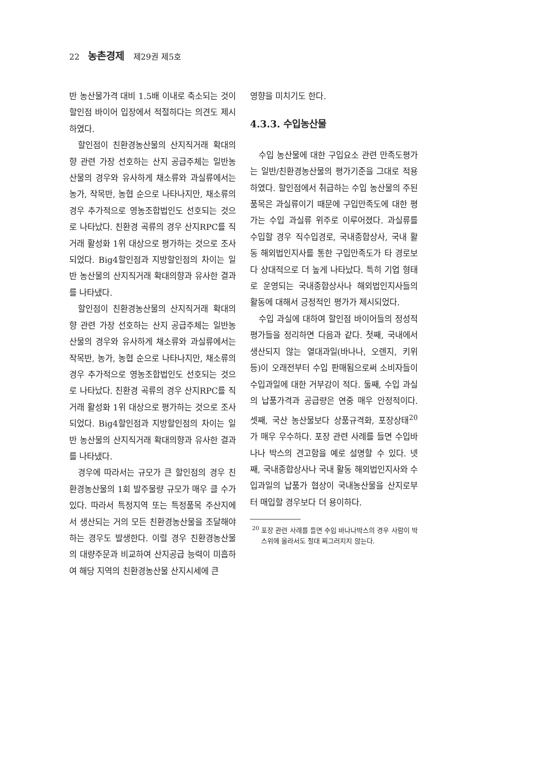22 농촌경제 제29권 제5호
반 농산물가격 대비 1.5배 이내로 축소되는 것이 할인점 바이어 입장에서 적절하다는 의견도 제시하였다.
할인점이 친환경농산물의 산지직거래 확대의향 관련 가장 선호하는 산지 공급주체는 일반농산물의 경우와 유사하게 채소류와 과실류에서는 농가, 작목반, 농협 순으로 나타나지만, 채소류의 경우 추가적으로 영농조합법인도 선호되는 것으로 나타났다. 친환경 곡류의 경우 산지RPC를 직거래 활성화 1위 대상으로 평가하는 것으로 조사되었다. Big4할인점과 지방할인점의 차이는 일반 농산물의 산지직거래 확대의향과 유사한 결과를 나타냈다.
할인점이 친환경농산물의 산지직거래 확대의향 관련 가장 선호하는 산지 공급주체는 일반농산물의 경우와 유사하게 채소류와 과실류에서는 작목반, 농가, 농협 순으로 나타나지만, 채소류의 경우 추가적으로 영농조합법인도 선호되는 것으로 나타났다. 친환경 곡류의 경우 산지RPC를 직거래 활성화 1위 대상으로 평가하는 것으로 조사되었다. Big4할인점과 지방할인점의 차이는 일반 농산물의 산지직거래 확대의향과 유사한 결과를 나타냈다.
경우에 따라서는 규모가 큰 할인점의 경우 친환경농산물의 1회 발주물량 규모가 매우 클 수가 있다. 따라서 특정지역 또는 특정품목 주산지에서 생산되는 거의 모든 친환경농산물을 조달해야 하는 경우도 발생한다. 이럴 경우 친환경농산물의 대량주문과 비교하여 산지공급 능력이 미흡하여 해당 지역의 친환경농산물 산지시세에 큰
영향을 미치기도 한다.
4.3.3. 수입농산물
수입 농산물에 대한 구입요소 관련 만족도평가는 일반/친환경농산물의 평가기준을 그대로 적용하였다. 할인점에서 취급하는 수입 농산물의 주된 품목은 과실류이기 때문에 구입만족도에 대한 평가는 수입 과실류 위주로 이루어졌다. 과실류를 수입할 경우 직수입경로, 국내종합상사, 국내 활동 해외법인지사를 통한 구입만족도가 타 경로보다 상대적으로 더 높게 나타났다. 특히 기업 형태로 운영되는 국내종합상사나 해외법인지사들의 활동에 대해서 긍정적인 평가가 제시되었다.
수입 과실에 대하여 할인점 바이어들의 정성적 평가들을 정리하면 다음과 같다. 첫째, 국내에서 생산되지 않는 열대과일(바나나, 오렌지, 키위 등)이 오래전부터 수입 판매됨으로써 소비자들이 수입과일에 대한 거부감이 적다. 둘째, 수입 과실의 납품가격과 공급량은 연중 매우 안정적이다. 셋째, 국산 농산물보다 상품규격화, 포장상태<sup>20</sup>가 매우 우수하다. 포장 관련 사례를 들면 수입바나나 박스의 견고함을 예로 설명할 수 있다. 넷째, 국내종합상사나 국내 활동 해외법인지사와 수입과일의 납품가 협상이 국내농산물을 산지로부터 매입할 경우보다 더 용이하다.
<sup>20</sup> 포장 관련 사례를 들면 수입 바나나박스의 경우 사람이 박스위에 올라서도 절대 찌그러지지 않는다.